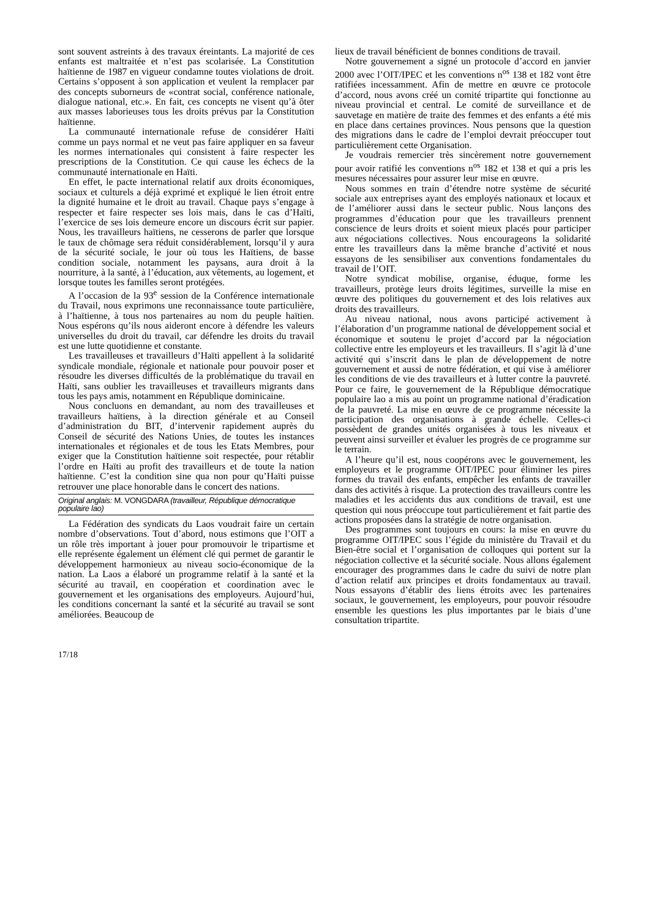sont souvent astreints à des travaux éreintants. La majorité de ces enfants est maltraitée et n’est pas scolarisée. La Constitution haïtienne de 1987 en vigueur condamne toutes violations de droit. Certains s’opposent à son application et veulent la remplacer par des concepts suborneurs de «contrat social, conférence nationale, dialogue national, etc.». En fait, ces concepts ne visent qu’à ôter aux masses laborieuses tous les droits prévus par la Constitution haïtienne.
La communauté internationale refuse de considérer Haïti comme un pays normal et ne veut pas faire appliquer en sa faveur les normes internationales qui consistent à faire respecter les prescriptions de la Constitution. Ce qui cause les échecs de la communauté internationale en Haïti.
En effet, le pacte international relatif aux droits économiques, sociaux et culturels a déjà exprimé et expliqué le lien étroit entre la dignité humaine et le droit au travail. Chaque pays s’engage à respecter et faire respecter ses lois mais, dans le cas d’Haïti, l’exercice de ses lois demeure encore un discours écrit sur papier. Nous, les travailleurs haïtiens, ne cesserons de parler que lorsque le taux de chômage sera réduit considérablement, lorsqu’il y aura de la sécurité sociale, le jour où tous les Haïtiens, de basse condition sociale, notamment les paysans, aura droit à la nourriture, à la santé, à l’éducation, aux vêtements, au logement, et lorsque toutes les familles seront protégées.
A l’occasion de la 93<sup>e</sup> session de la Conférence internationale du Travail, nous exprimons une reconnaissance toute particulière, à l’haïtienne, à tous nos partenaires au nom du peuple haïtien. Nous espérons qu’ils nous aideront encore à défendre les valeurs universelles du droit du travail, car défendre les droits du travail est une lutte quotidienne et constante.
Les travailleuses et travailleurs d’Haïti appellent à la solidarité syndicale mondiale, régionale et nationale pour pouvoir poser et résoudre les diverses difficultés de la problématique du travail en Haïti, sans oublier les travailleuses et travailleurs migrants dans tous les pays amis, notamment en République dominicaine.
Nous concluons en demandant, au nom des travailleuses et travailleurs haïtiens, à la direction générale et au Conseil d’administration du BIT, d’intervenir rapidement auprès du Conseil de sécurité des Nations Unies, de toutes les instances internationales et régionales et de tous les Etats Membres, pour exiger que la Constitution haïtienne soit respectée, pour rétablir l’ordre en Haïti au profit des travailleurs et de toute la nation haïtienne. C’est la condition sine qua non pour qu’Haïti puisse retrouver une place honorable dans le concert des nations.
Original anglais: M. VONGDARA (travailleur, République démocratique populaire lao)
La Fédération des syndicats du Laos voudrait faire un certain nombre d’observations. Tout d’abord, nous estimons que l’OIT a un rôle très important à jouer pour promouvoir le tripartisme et elle représente également un élément clé qui permet de garantir le développement harmonieux au niveau socio-économique de la nation. La Laos a élaboré un programme relatif à la santé et la sécurité au travail, en coopération et coordination avec le gouvernement et les organisations des employeurs. Aujourd’hui, les conditions concernant la santé et la sécurité au travail se sont améliorées. Beaucoup de
lieux de travail bénéficient de bonnes conditions de travail.
Notre gouvernement a signé un protocole d’accord en janvier 2000 avec l’OIT/IPEC et les conventions n<sup>os</sup> 138 et 182 vont être ratifiées incessamment. Afin de mettre en œuvre ce protocole d’accord, nous avons créé un comité tripartite qui fonctionne au niveau provincial et central. Le comité de surveillance et de sauvetage en matière de traite des femmes et des enfants a été mis en place dans certaines provinces. Nous pensons que la question des migrations dans le cadre de l’emploi devrait préoccuper tout particulièrement cette Organisation.
Je voudrais remercier très sincèrement notre gouvernement pour avoir ratifié les conventions n<sup>os</sup> 182 et 138 et qui a pris les mesures nécessaires pour assurer leur mise en œuvre.
Nous sommes en train d’étendre notre système de sécurité sociale aux entreprises ayant des employés nationaux et locaux et de l’améliorer aussi dans le secteur public. Nous lançons des programmes d’éducation pour que les travailleurs prennent conscience de leurs droits et soient mieux placés pour participer aux négociations collectives. Nous encourageons la solidarité entre les travailleurs dans la même branche d’activité et nous essayons de les sensibiliser aux conventions fondamentales du travail de l’OIT.
Notre syndicat mobilise, organise, éduque, forme les travailleurs, protège leurs droits légitimes, surveille la mise en œuvre des politiques du gouvernement et des lois relatives aux droits des travailleurs.
Au niveau national, nous avons participé activement à l’élaboration d’un programme national de développement social et économique et soutenu le projet d’accord par la négociation collective entre les employeurs et les travailleurs. Il s’agit là d’une activité qui s’inscrit dans le plan de développement de notre gouvernement et aussi de notre fédération, et qui vise à améliorer les conditions de vie des travailleurs et à lutter contre la pauvreté. Pour ce faire, le gouvernement de la République démocratique populaire lao a mis au point un programme national d’éradication de la pauvreté. La mise en œuvre de ce programme nécessite la participation des organisations à grande échelle. Celles-ci possèdent de grandes unités organisées à tous les niveaux et peuvent ainsi surveiller et évaluer les progrès de ce programme sur le terrain.
A l’heure qu’il est, nous coopérons avec le gouvernement, les employeurs et le programme OIT/IPEC pour éliminer les pires formes du travail des enfants, empêcher les enfants de travailler dans des activités à risque. La protection des travailleurs contre les maladies et les accidents dus aux conditions de travail, est une question qui nous préoccupe tout particulièrement et fait partie des actions proposées dans la stratégie de notre organisation.
Des programmes sont toujours en cours: la mise en œuvre du programme OIT/IPEC sous l’égide du ministère du Travail et du Bien-être social et l’organisation de colloques qui portent sur la négociation collective et la sécurité sociale. Nous allons également encourager des programmes dans le cadre du suivi de notre plan d’action relatif aux principes et droits fondamentaux au travail. Nous essayons d’établir des liens étroits avec les partenaires sociaux, le gouvernement, les employeurs, pour pouvoir résoudre ensemble les questions les plus importantes par le biais d’une consultation tripartite.
17/18